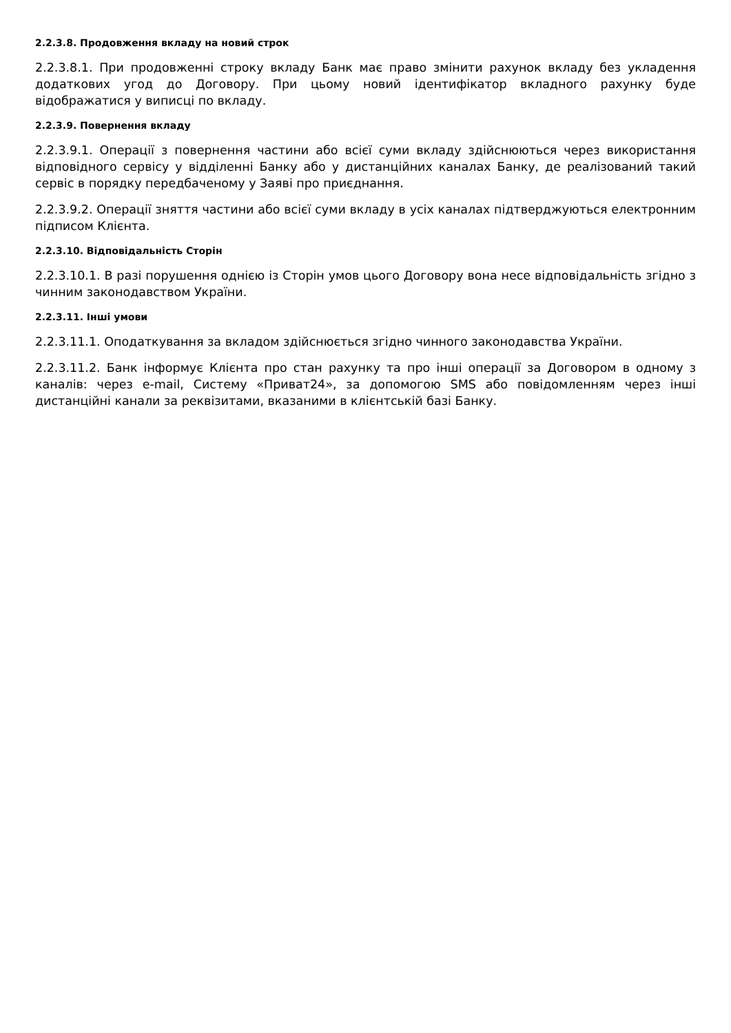2.2.3.8. Продовження вкладу на новий строк
2.2.3.8.1. При продовженні строку вкладу Банк має право змінити рахунок вкладу без укладення додаткових угод до Договору. При цьому новий ідентифікатор вкладного рахунку буде відображатися у виписці по вкладу.
2.2.3.9. Повернення вкладу
2.2.3.9.1. Операції з повернення частини або всієї суми вкладу здійснюються через використання відповідного сервісу у відділенні Банку або у дистанційних каналах Банку, де реалізований такий сервіс в порядку передбаченому у Заяві про приєднання.
2.2.3.9.2. Операції зняття частини або всієї суми вкладу в усіх каналах підтверджуються електронним підписом Клієнта.
2.2.3.10. Відповідальність Сторін
2.2.3.10.1. В разі порушення однією із Сторін умов цього Договору вона несе відповідальність згідно з чинним законодавством України.
2.2.3.11. Інші умови
2.2.3.11.1. Оподаткування за вкладом здійснюється згідно чинного законодавства України.
2.2.3.11.2. Банк інформує Клієнта про стан рахунку та про інші операції за Договором в одному з каналів: через e-mail, Систему «Приват24», за допомогою SMS або повідомленням через інші дистанційні канали за реквізитами, вказаними в клієнтській базі Банку.